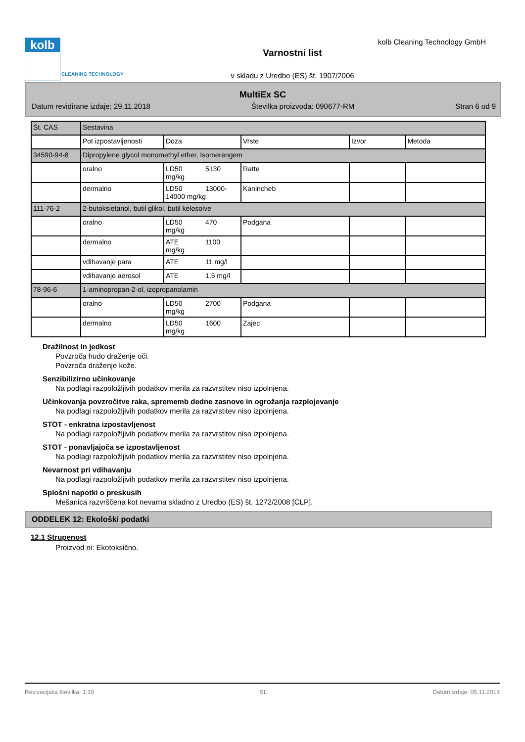kolb
CLEANING TECHNOLOGY
kolb Cleaning Technology GmbH
Varnostni list
v skladu z Uredbo (ES) št. 1907/2006
MultiEx SC
Datum revidirane izdaje: 29.11.2018 Številka proizvoda: 090677-RM Stran 6 od 9
| Št. CAS | Sestavina | | | | |
| | Pot izpostavljenosti | Doza | Vrste | Izvor | Metoda |
| 34590-94-8 | Dipropylene glycol monomethyl ether, Isomerengem | | | | |
| | oralno | LD50 5130 mg/kg | Ratte | | |
| | dermalno | LD50 13000- 14000 mg/kg | Kanincheb | | |
| 111-76-2 | 2-butoksietanol, butil glikol, butil kelosolve | | | | |
| | oralno | LD50 470 mg/kg | Podgana | | |
| | dermalno | ATE 1100 mg/kg | | | |
| | vdihavanje para | ATE 11 mg/l | | | |
| | vdihavanje aerosol | ATE 1,5 mg/l | | | |
| 78-96-6 | 1-aminopropan-2-ol, izopropanolamin | | | | |
| | oralno | LD50 2700 mg/kg | Podgana | | |
| | dermalno | LD50 1600 mg/kg | Zajec | | |
Dražilnost in jedkost
Povzroča hudo draženje oči.
Povzroča draženje kože.
Senzibilizirno učinkovanje
Na podlagi razpoložljivih podatkov merila za razvrstitev niso izpolnjena.
Učinkovanja povzročitve raka, sprememb dedne zasnove in ogrožanja razplojevanje
Na podlagi razpoložljivih podatkov merila za razvrstitev niso izpolnjena.
STOT - enkratna izpostavljenost
Na podlagi razpoložljivih podatkov merila za razvrstitev niso izpolnjena.
STOT - ponavljajoča se izpostavljenost
Na podlagi razpoložljivih podatkov merila za razvrstitev niso izpolnjena.
Nevarnost pri vdihavanju
Na podlagi razpoložljivih podatkov merila za razvrstitev niso izpolnjena.
Splošni napotki o preskusih
Mešanica razvrščena kot nevarna skladno z Uredbo (ES) št. 1272/2008 [CLP].
ODDELEK 12: Ekološki podatki
12.1 Strupenost
Proizvod ni: Ekotoksično.
Revizacijska številka: 1,10 SL Datum izdaje: 05.11.2019